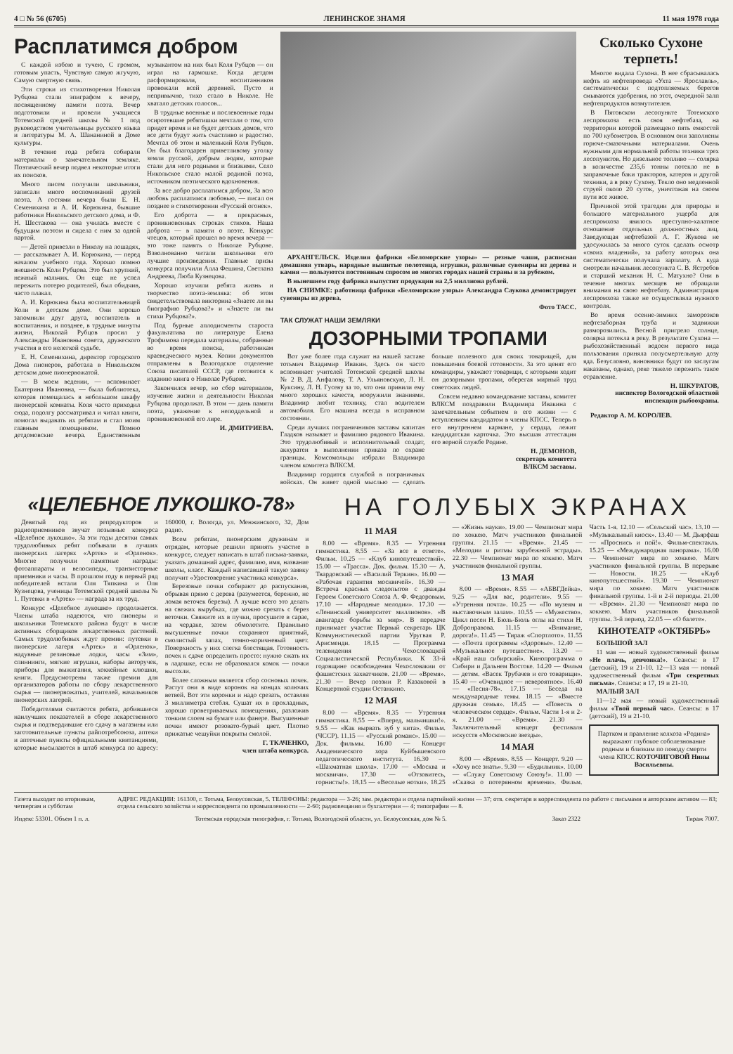4 □ № 56 (6705) ЛЕНИНСКОЕ ЗНАМЯ 11 мая 1978 года
Расплатимся добром
С каждой избою и тучею, С громом, готовым упасть, Чувствую самую жгучую, Самую смертную связь.
Эти строки из стихотворения Николая Рубцова стали эпиграфом к вечеру, посвященному памяти поэта. Вечер подготовили и провели учащиеся Тотемской средней школы № 1 под руководством учительницы русского языка и литературы М. А. Шананиной в Доме культуры.
В течение года ребята собирали материалы о замечательном земляке. Поэтический вечер подвел некоторые итоги их поисков.
Много писем получили школьники, записали много воспоминаний друзей поэта. А гостями вечера были Е. Н. Семенихина и А. И. Корюкина, бывшие работники Никольского детского дома, и Ф. Н. Шестакова — она училась вместе с будущим поэтом и сидела с ним за одной партой.
— Детей привезли в Николу на лошадях, — рассказывает А. И. Корюкина, — перед началом учебного года. Хорошо помню внешность Коли Рубцова. Это был хрупкий, нежный мальчик. Он еще не успел пережить потерю родителей, был обидчив, часто плакал.
А. И. Корюкина была воспитательницей Коли в детском доме. Они хорошо запомнили друг друга, воспитатель и воспитанник, и позднее, в трудные минуты жизни, Николай Рубцов просил у Александры Ивановны совета, дружеского участия в его нелегкой судьбе.
Е. Н. Семенихина, директор городского Дома пионеров, работала в Никольском детском доме пионервожатой.
— В моем ведении, — вспоминает Екатерина Ивановна, — была библиотека, которая помещалась в небольшом шкафу пионерской комнаты. Коля часто приходил сюда, подолгу рассматривал и читал книги, помогал выдавать их ребятам и стал моим главным помощником. Помню детдомовские вечера. Единственным музыкантом на них был Коля Рубцов — он играл на гармошке. Когда детдом расформировали, воспитанников провожали всей деревней. Пусто и непривычно, тихо стало в Николе. Не хватало детских голосов...
В трудные военные и послевоенные годы осиротевшие ребятишки мечтали о том, что придет время и не будет детских домов, что все дети будут жить счастливо и радостно. Мечтал об этом и маленький Коля Рубцов. Он был благодарен приветливому уголку земли русской, добрым людям, которые стали для него родными и близкими. Село Никольское стало малой родиной поэта, источником поэтического вдохновения.
За все добро расплатимся добром, За всю любовь расплатимся любовью, — писал он позднее в стихотворении «Русский огонек».
Его доброта — в прекрасных, проникновенных строках стихов. Наша доброта — в памяти о поэте. Конкурс чтецов, который прошел во время вечера — это тоже память о Николае Рубцове. Взволнованно читали школьники его лучшие произведения. Главные призы конкурса получили Алла Фешина, Светлана Андреева, Люба Кузнецова.
Хорошо изучили ребята жизнь и творчество поэта-земляка: об этом свидетельствовала викторина «Знаете ли вы биографию Рубцова?» и «Знаете ли вы стихи Рубцова?».
Под бурные аплодисменты староста факультатива по литературе Елена Трофимова передала материалы, собранные во время поиска, работникам краеведческого музея. Копии документов отправлены в Вологодское отделение Союза писателей СССР, где готовится к изданию книга о Николае Рубцове.
Закончился вечер, но сбор материалов, изучение жизни и деятельности Николая Рубцова продолжат. В этом — дань памяти поэта, уважение к неподдельной и проникновенной его лире.
И. ДМИТРИЕВА.
АРХАНГЕЛЬСК. Изделия фабрики «Беломорские узоры» — резные чаши, расписная домашняя утварь, нарядные вышитые полотенца, игрушки, различные сувениры из дерева и камня — пользуются постоянным спросом во многих городах нашей страны и за рубежом.
В нынешнем году фабрика выпустит продукции на 2,5 миллиона рублей.
НА СНИМКЕ: работница фабрики «Беломорские узоры» Александра Саукова демонстрирует сувениры из дерева.
Фото ТАСС.
ТАК СЛУЖАТ НАШИ ЗЕМЛЯКИ
ДОЗОРНЫМИ ТРОПАМИ
Вот уже более года служит на нашей заставе тотьмич Владимир Ивакин. Здесь он часто вспоминает учителей Тотемской средней школы № 2 В. Д. Анфалову, Т. А. Ульяновскую, Л. Н. Куксину, Л. Н. Гусеву за то, что они привили ему много хороших качеств, вооружили знаниями. Владимир любит технику, стал водителем автомобиля. Его машина всегда в исправном состоянии.
Среди лучших пограничников заставы капитан Гладков называет и фамилию рядового Ивакина. Это трудолюбивый и исполнительный солдат, аккуратен в выполнении приказа по охране границы. Комсомольцы избрали Владимира членом комитета ВЛКСМ.
Владимир гордится службой в пограничных войсках. Он живет одной мыслью — сделать больше полезного для своих товарищей, для повышения боевой готовности. За это ценят его командиры, уважают товарищи, с которыми ходит он дозорными тропами, оберегая мирный труд советских людей.
Совсем недавно командование заставы, комитет ВЛКСМ поздравили Владимира Ивакина с замечательным событием в его жизни — с вступлением кандидатом в члены КПСС. Теперь в его внутреннем кармане, у сердца, лежит кандидатская карточка. Это высшая аттестация его верной службе Родине.
Н. ДЕМОНОВ,
секретарь комитета
ВЛКСМ заставы.
Сколько Сухоне терпеть!
Многое видала Сухона. В нее сбрасывалась нефть из нефтепровода «Ухта — Ярославль», систематически с подтопляемых берегов смываются удобрения, но этот, очередной залп нефтепродуктов возмутителен.
В Пятовском лесопункте Тотемского леспромхоза есть своя нефтебаза, на территории которой размещено пять емкостей по 700 кубометров. В основном они заполнены горюче-смазочными материалами. Очень нужными для нормальной работы техники трех лесопунктов. Но дизельное топливо — солярка в количестве 235,6 тонны потекло не в заправочные баки тракторов, катеров и другой техники, а в реку Сухону. Текло оно медленной струей около 20 суток, уничтожая на своем пути все живое.
Причиной этой трагедии для природы и большого материального ущерба для леспромхоза явилось преступно-халатное отношение отдельных должностных лиц. Заведующая нефтебазой А. Г. Жукова не удосужилась за много суток сделать осмотр «своих владений», за работу которых она систематически получала зарплату. А куда смотрели начальник лесопункта С. В. Ястребов и старший механик Н. С. Матухно? Они в течение многих месяцев не обращали внимания на свою нефтебазу. Администрация леспромхоза также не осуществляла нужного контроля.
Во время осенне-зимних заморозков нефтезаборная труба и задвижки разморозились. Весной пригрело солнце, солярка потекла в реку. В результате Сухона — рыбохозяйственный водоем первого вида пользования приняла полусмертельную дозу яда. Безусловно, виновники будут по заслугам наказаны, однако, реке тяжело пережить такое отравление.
Н. ШКУРАТОВ,
инспектор Вологодской областной инспекции рыбоохраны.
Редактор А. М. КОРОЛЕВ.
«ЦЕЛЕБНОЕ ЛУКОШКО-78»
Девятый год из репродукторов и радиоприемников звучат позывные конкурса «Целебное лукошко». За эти годы десятки самых трудолюбивых ребят побывали в лучших пионерских лагерях «Артек» и «Орленок». Многие получили памятные награды: фотоаппараты и велосипеды, транзисторные приемники и часы. В прошлом году в первый ряд победителей встали Оля Тяпкина и Оля Кузнецова, ученицы Тотемской средней школы № 1. Путевки в «Артек» — награда за их труд.
Конкурс «Целебное лукошко» продолжается. Члены штаба надеются, что пионеры и школьники Тотемского района будут в числе активных сборщиков лекарственных растений. Самых трудолюбивых ждут премии: путевки в пионерские лагеря «Артек» и «Орленок», надувные резиновые лодки, часы «Зим», спиннинги, мягкие игрушки, наборы авторучек, приборы для выжигания, хоккейные клюшки, книги. Предусмотрены также премии для организаторов работы по сбору лекарственного сырья — пионервожатых, учителей, начальников пионерских лагерей.
Победителями считаются ребята, добившиеся наилучших показателей в сборе лекарственного сырья и подтвердившие его сдачу в магазины или заготовительные пункты райпотребсоюза, аптеки и аптечные пункты официальными квитанциями, которые высылаются в штаб конкурса по адресу: 160000, г. Вологда, ул. Менжинского, 32, Дом радио.
Всем ребятам, пионерским дружинам и отрядам, которые решили принять участие в конкурсе, следует написать в штаб письма-заявки, указать домашний адрес, фамилию, имя, название школы, класс. Каждый написавший такую заявку получит «Удостоверение участника конкурса».
Березовые почки собирают до распускания, обрывая прямо с дерева (разумеется, бережно, не ломая веточек березы). А лучше всего это делать на свежих вырубках, где можно срезать с берез веточки. Свяжите их в пучки, просушите в сарае, на чердаке, затем обмолотите. Правильно высушенные почки сохраняют приятный, смолистый запах, темно-коричневый цвет. Поверхность у них слегка блестящая. Готовность почек к сдаче определить просто: нужно сжать их в ладошке, если не образовался комок — почки высохли.
Более сложным является сбор сосновых почек. Растут они в виде коронок на концах колючих ветвей. Вот эти коронки и надо срезать, оставляя 3 миллиметра стебля. Сушат их в прохладных, хорошо проветриваемых помещениях, разложив тонким слоем на бумаге или фанере. Высушенные почки имеют розовато-бурый цвет. Плотно прижатые чешуйки покрыты смолой.
Г. ТКАЧЕНКО,
член штаба конкурса.
НА ГОЛУБЫХ ЭКРАНАХ
11 МАЯ
8.00 — «Время». 8.35 — Утренняя гимнастика. 8.55 — «За все в ответе». Фильм. 10.25 — «Клуб кинопутешествий». 15.00 — «Трасса». Док. фильм. 15.30 — А. Твардовский — «Василий Теркин». 16.00 — «Рабочая гарантия москвичей». 16.30 — Встреча красных следопытов с дважды Героем Советского Союза А. Ф. Федоровым. 17.10 — «Народные мелодии». 17.30 — «Ленинский университет миллионов». «В авангарде борьбы за мир». В передаче принимает участие Первый секретарь ЦК Коммунистической партии Уругвая Р. Арисменди. 18.15 — Программа телевидения Чехословацкой Социалистической Республики. К 33-й годовщине освобождения Чехословакии от фашистских захватчиков. 21.00 — «Время». 21.30 — Вечер поэзии Р. Казаковой в Концертной студии Останкино.
12 МАЯ
8.00 — «Время». 8.35 — Утренняя гимнастика. 8.55 — «Вперед, мальчишки!». 9.55 — «Как вырвать зуб у кита». Фильм. (ЧССР). 11.15 — «Русский романс». 15.00 — Док. фильмы. 16.00 — Концерт Академического хора Куйбышевского педагогического института. 16.30 — «Шахматная школа». 17.00 — «Москва и москвичи». 17.30 — «Отзовитесь, горнисты!». 18.15 — «Веселые нотки». 18.25 — «Жизнь науки». 19.00 — Чемпионат мира по хоккею. Матч участников финальной группы. 21.15 — «Время». 21.45 — «Мелодии и ритмы зарубежной эстрады». 22.30 — Чемпионат мира по хоккею. Матч участников финальной группы.
13 МАЯ
8.00 — «Время». 8.55 — «АБВГДейка». 9.25 — «Для вас, родители». 9.55 — «Утренняя почта». 10.25 — «По музеям и выставочным залам». 10.55 — «Мужество». Цикл песен Н. Бюль-Бюль оглы на стихи Н. Добронравова. 11.15 — «Внимание, дорога!». 11.45 — Тираж «Спортлото». 11.55 — «Почта программы «Здоровье». 12.40 — «Музыкальное путешествие». 13.20 — «Край наш сибирский». Кинопрограмма о Сибири и Дальнем Востоке. 14.20 — Фильм — детям. «Васек Трубачев и его товарищи». 15.40 — «Очевидное — невероятное». 16.40 — «Песня-78». 17.15 — Беседа на международные темы. 18.15 — «Вместе дружная семья». 18.45 — «Повесть о человеческом сердце». Фильм. Части 1-я и 2-я. 21.00 — «Время». 21.30 — Заключительный концерт фестиваля искусств «Московские звезды».
14 МАЯ
8.00 — «Время». 8.55 — Концерт. 9.20 — «Хочу все знать». 9.30 — «Будильник». 10.00 — «Служу Советскому Союзу!». 11.00 — «Сказка о потерянном времени». Фильм. Часть 1-я. 12.10 — «Сельский час». 13.10 — «Музыкальный киоск». 13.40 — М. Дьярфаш — «Проснись и пой!». Фильм-спектакль. 15.25 — «Международная панорама». 16.00 — Чемпионат мира по хоккею. Матч участников финальной группы. В перерыве — Новости. 18.25 — «Клуб кинопутешествий». 19.30 — Чемпионат мира по хоккею. Матч участников финальной группы. 1-й и 2-й периоды. 21.00 — «Время». 21.30 — Чемпионат мира по хоккею. Матч участников финальной группы. 3-й период. 22.05 — «О балете».
КИНОТЕАТР «ОКТЯБРЬ»
БОЛЬШОЙ ЗАЛ
11 мая — новый художественный фильм «Не плачь, девчонка!». Сеансы: в 17 (детский), 19 и 21-10. 12—13 мая — новый художественный фильм «Три секретных письма». Сеансы: в 17, 19 и 21-10.
МАЛЫЙ ЗАЛ
11—12 мая — новый художественный фильм «Твой первый час». Сеансы: в 17 (детский), 19 и 21-10.
Партком и правление колхоза «Родина» выражают глубокое соболезнование родным и близким по поводу смерти члена КПСС КОТОЧИГОВОЙ Нины Васильевны.
Газета выходит по вторникам, четвергам и субботам АДРЕС РЕДАКЦИИ: 161300, г. Тотьма, Белоусовская, 5. ТЕЛЕФОНЫ: редактора — 3-26; зам. редактора и отдела партийной жизни — 37; отв. секретаря и корреспондента по работе с письмами и авторским активом — 83; отдела сельского хозяйства и корреспондента по промышленности — 2-60; радиовещания и бухгалтерии — 4; типографии — 8.
Индекс 53301. Объем 1 п. л. Тотемская городская типография, г. Тотьма, Вологодской области, ул. Белоусовская, дом № 5. Заказ 2322 Тираж 7007.